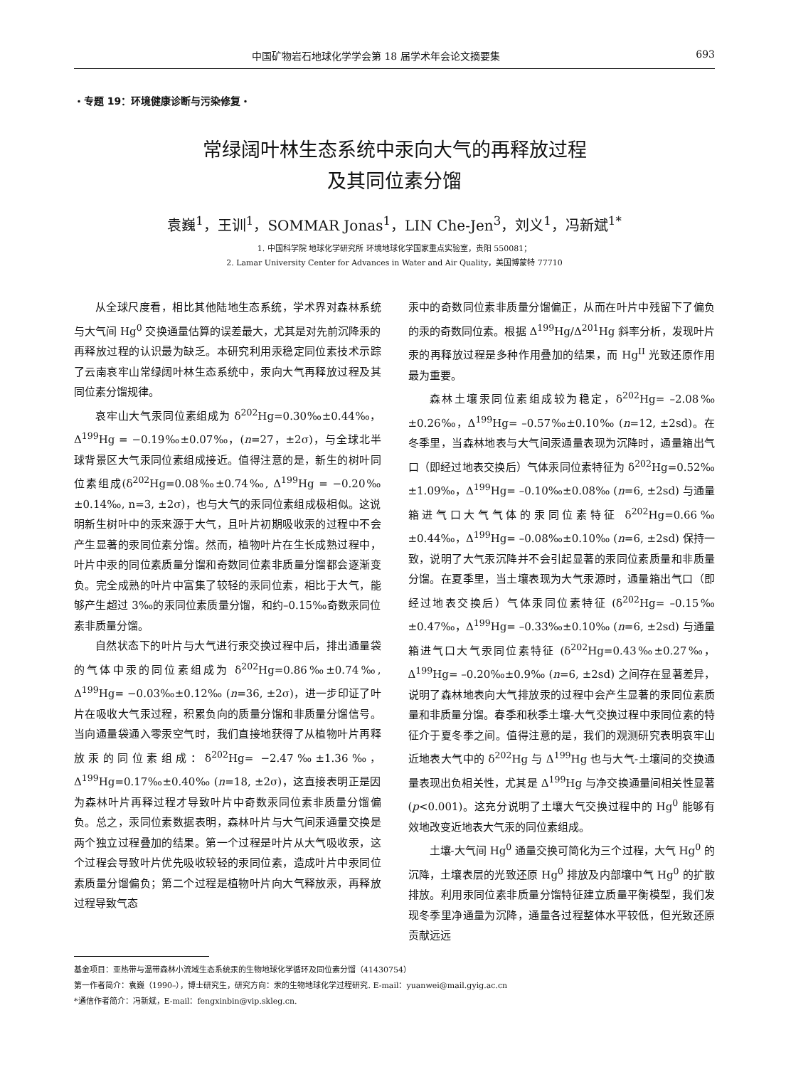中国矿物岩石地球化学学会第 18 届学术年会论文摘要集 693
・专题 19：环境健康诊断与污染修复・
常绿阔叶林生态系统中汞向大气的再释放过程
及其同位素分馏
袁巍<sup>1</sup>，王训<sup>1</sup>，SOMMAR Jonas<sup>1</sup>，LIN Che-Jen<sup>3</sup>，刘义<sup>1</sup>，冯新斌<sup>1*</sup>
1. 中国科学院 地球化学研究所 环境地球化学国家重点实验室，贵阳 550081；
2. Lamar University Center for Advances in Water and Air Quality，美国博蒙特 77710
从全球尺度看，相比其他陆地生态系统，学术界对森林系统与大气间 Hg<sup>0</sup> 交换通量估算的误差最大，尤其是对先前沉降汞的再释放过程的认识最为缺乏。本研究利用汞稳定同位素技术示踪了云南哀牢山常绿阔叶林生态系统中，汞向大气再释放过程及其同位素分馏规律。
哀牢山大气汞同位素组成为 δ<sup>202</sup>Hg=0.30‰±0.44‰，Δ<sup>199</sup>Hg = −0.19‰±0.07‰，(n=27，±2σ)，与全球北半球背景区大气汞同位素组成接近。值得注意的是，新生的树叶同位素组成(δ<sup>202</sup>Hg=0.08‰±0.74‰, Δ<sup>199</sup>Hg = −0.20‰±0.14‰, n=3, ±2σ)，也与大气的汞同位素组成极相似。这说明新生树叶中的汞来源于大气，且叶片初期吸收汞的过程中不会产生显著的汞同位素分馏。然而，植物叶片在生长成熟过程中，叶片中汞的同位素质量分馏和奇数同位素非质量分馏都会逐渐变负。完全成熟的叶片中富集了较轻的汞同位素，相比于大气，能够产生超过 3‰的汞同位素质量分馏，和约–0.15‰奇数汞同位素非质量分馏。
自然状态下的叶片与大气进行汞交换过程中后，排出通量袋的气体中汞的同位素组成为 δ<sup>202</sup>Hg=0.86‰±0.74‰, Δ<sup>199</sup>Hg= −0.03‰±0.12‰ (n=36, ±2σ)，进一步印证了叶片在吸收大气汞过程，积累负向的质量分馏和非质量分馏信号。当向通量袋通入零汞空气时，我们直接地获得了从植物叶片再释放汞的同位素组成：δ<sup>202</sup>Hg= −2.47‰±1.36‰，Δ<sup>199</sup>Hg=0.17‰±0.40‰ (n=18, ±2σ)，这直接表明正是因为森林叶片再释过程才导致叶片中奇数汞同位素非质量分馏偏负。总之，汞同位素数据表明，森林叶片与大气间汞通量交换是两个独立过程叠加的结果。第一个过程是叶片从大气吸收汞，这个过程会导致叶片优先吸收较轻的汞同位素，造成叶片中汞同位素质量分馏偏负；第二个过程是植物叶片向大气释放汞，再释放过程导致气态
汞中的奇数同位素非质量分馏偏正，从而在叶片中残留下了偏负的汞的奇数同位素。根据 Δ<sup>199</sup>Hg/Δ<sup>201</sup>Hg 斜率分析，发现叶片汞的再释放过程是多种作用叠加的结果，而 Hg<sup>II</sup> 光致还原作用最为重要。
森林土壤汞同位素组成较为稳定，δ<sup>202</sup>Hg= –2.08‰±0.26‰，Δ<sup>199</sup>Hg= –0.57‰±0.10‰ (n=12, ±2sd)。在冬季里，当森林地表与大气间汞通量表现为沉降时，通量箱出气口（即经过地表交换后）气体汞同位素特征为 δ<sup>202</sup>Hg=0.52‰±1.09‰，Δ<sup>199</sup>Hg= –0.10‰±0.08‰ (n=6, ±2sd) 与通量箱进气口大气气体的汞同位素特征 δ<sup>202</sup>Hg=0.66‰±0.44‰，Δ<sup>199</sup>Hg= –0.08‰±0.10‰ (n=6, ±2sd) 保持一致，说明了大气汞沉降并不会引起显著的汞同位素质量和非质量分馏。在夏季里，当土壤表现为大气汞源时，通量箱出气口（即经过地表交换后）气体汞同位素特征 (δ<sup>202</sup>Hg= –0.15‰±0.47‰，Δ<sup>199</sup>Hg= –0.33‰±0.10‰ (n=6, ±2sd) 与通量箱进气口大气汞同位素特征 (δ<sup>202</sup>Hg=0.43‰±0.27‰，Δ<sup>199</sup>Hg= –0.20‰±0.9‰ (n=6, ±2sd) 之间存在显著差异，说明了森林地表向大气排放汞的过程中会产生显著的汞同位素质量和非质量分馏。春季和秋季土壤-大气交换过程中汞同位素的特征介于夏冬季之间。值得注意的是，我们的观测研究表明哀牢山近地表大气中的 δ<sup>202</sup>Hg 与 Δ<sup>199</sup>Hg 也与大气-土壤间的交换通量表现出负相关性，尤其是 Δ<sup>199</sup>Hg 与净交换通量间相关性显著 (p<0.001)。这充分说明了土壤大气交换过程中的 Hg<sup>0</sup> 能够有效地改变近地表大气汞的同位素组成。
土壤-大气间 Hg<sup>0</sup> 通量交换可简化为三个过程，大气 Hg<sup>0</sup> 的沉降，土壤表层的光致还原 Hg<sup>0</sup> 排放及内部壤中气 Hg<sup>0</sup> 的扩散排放。利用汞同位素非质量分馏特征建立质量平衡模型，我们发现冬季里净通量为沉降，通量各过程整体水平较低，但光致还原贡献远远
基金项目：亚热带与温带森林小流域生态系统汞的生物地球化学循环及同位素分馏（41430754）
第一作者简介：袁巍（1990–），博士研究生，研究方向：汞的生物地球化学过程研究. E-mail：yuanwei@mail.gyig.ac.cn
*通信作者简介：冯新斌，E-mail：fengxinbin@vip.skleg.cn.